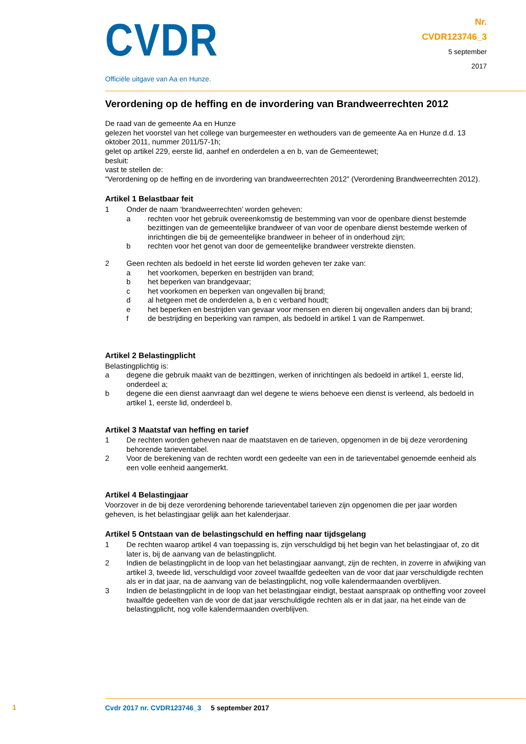CVDR
Officiële uitgave van Aa en Hunze.
Nr.
CVDR123746_3
5 september
2017
Verordening op de heffing en de invordering van Brandweerrechten 2012
De raad van de gemeente Aa en Hunze
gelezen het voorstel van het college van burgemeester en wethouders van de gemeente Aa en Hunze d.d. 13 oktober 2011, nummer 2011/57-1h;
gelet op artikel 229, eerste lid, aanhef en onderdelen a en b, van de Gemeentewet;
besluit:
vast te stellen de:
“Verordening op de heffing en de invordering van brandweerrechten 2012” (Verordening Brandweer­rechten 2012).
Artikel 1 Belastbaar feit
1 Onder de naam ‘brandweerrechten’ worden geheven:
a rechten voor het gebruik overeenkomstig de bestemming van voor de openbare dienst bestemde bezittingen van de gemeentelijke brandweer of van voor de openbare dienst bestemde werken of inrichtingen die bij de gemeentelijke brandweer in beheer of in onderhoud zijn;
b rechten voor het genot van door de gemeentelijke brandweer verstrekte diensten.
2 Geen rechten als bedoeld in het eerste lid worden geheven ter zake van:
a het voorkomen, beperken en bestrijden van brand;
b het beperken van brandgevaar;
c het voorkomen en beperken van ongevallen bij brand;
d al hetgeen met de onderdelen a, b en c verband houdt;
e het beperken en bestrijden van gevaar voor mensen en dieren bij ongevallen anders dan bij brand;
f de bestrijding en beperking van rampen, als bedoeld in artikel 1 van de Rampenwet.
Artikel 2 Belastingplicht
Belastingplichtig is:
a degene die gebruik maakt van de bezittingen, werken of inrichtingen als bedoeld in artikel 1, eerste lid, onderdeel a;
b degene die een dienst aanvraagt dan wel degene te wiens behoeve een dienst is verleend, als bedoeld in artikel 1, eerste lid, onderdeel b.
Artikel 3 Maatstaf van heffing en tarief
1 De rechten worden geheven naar de maatstaven en de tarieven, opgenomen in de bij deze verordening behorende tarieventabel.
2 Voor de berekening van de rechten wordt een gedeelte van een in de tarieventabel genoemde eenheid als een volle eenheid aangemerkt.
Artikel 4 Belastingjaar
Voorzover in de bij deze verordening behorende tarieventabel tarieven zijn opgenomen die per jaar worden geheven, is het belastingjaar gelijk aan het kalenderjaar.
Artikel 5 Ontstaan van de belastingschuld en heffing naar tijdsgelang
1 De rechten waarop artikel 4 van toepassing is, zijn verschuldigd bij het begin van het belastingjaar of, zo dit later is, bij de aanvang van de belastingplicht.
2 Indien de belastingplicht in de loop van het belastingjaar aanvangt, zijn de rechten, in zoverre in afwijking van artikel 3, tweede lid, verschuldigd voor zoveel twaalfde gedeelten van de voor dat jaar verschuldigde rechten als er in dat jaar, na de aanvang van de belastingplicht, nog volle kalendermaanden overblijven.
3 Indien de belastingplicht in de loop van het belastingjaar eindigt, bestaat aanspraak op ontheffing voor zoveel twaalfde gedeelten van de voor de dat jaar verschuldigde rechten als er in dat jaar, na het einde van de belastingplicht, nog volle kalendermaanden overblijven.
1
Cvdr 2017 nr. CVDR123746_3 5 september 2017